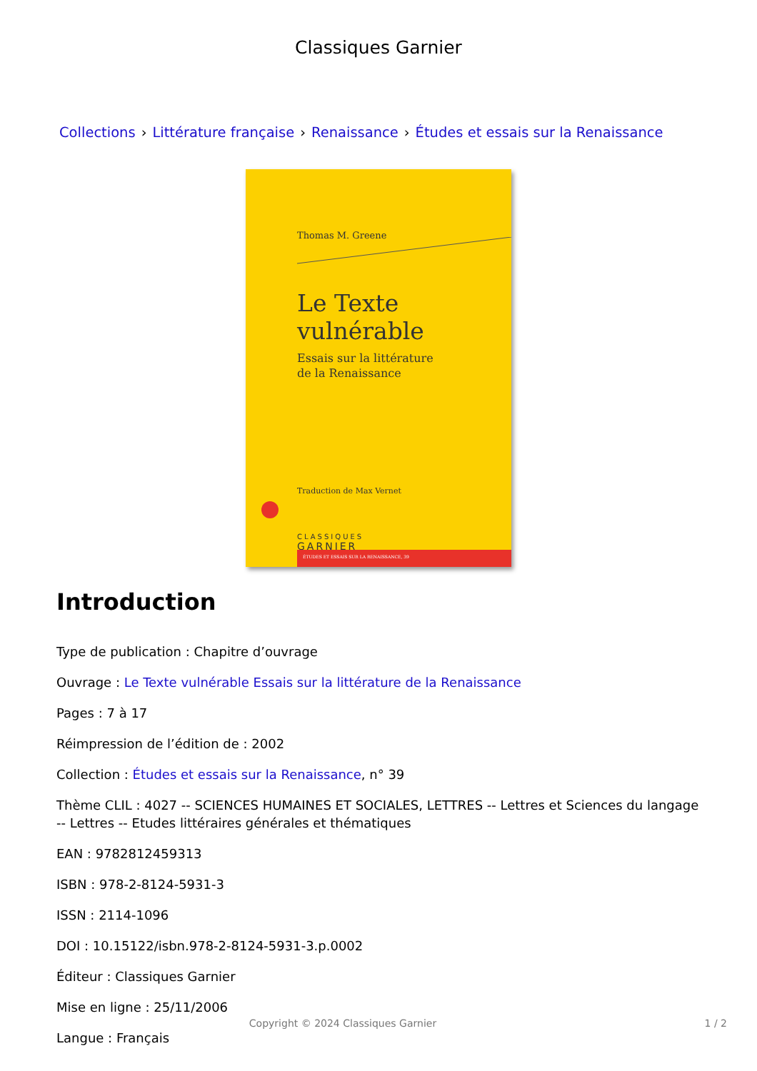Classiques Garnier
Collections › Littérature française › Renaissance › Études et essais sur la Renaissance
Thomas M. Greene
Le Texte vulnérable
Essais sur la littérature
de la Renaissance
Traduction de Max Vernet
CLASSIQUES
GARNIER
ÉTUDES ET ESSAIS SUR LA RENAISSANCE, 39
Introduction
Type de publication : Chapitre d’ouvrage
Ouvrage : Le Texte vulnérable Essais sur la littérature de la Renaissance
Pages : 7 à 17
Réimpression de l’édition de : 2002
Collection : Études et essais sur la Renaissance, n° 39
Thème CLIL : 4027 -- SCIENCES HUMAINES ET SOCIALES, LETTRES -- Lettres et Sciences du langage -- Lettres -- Etudes littéraires générales et thématiques
EAN : 9782812459313
ISBN : 978-2-8124-5931-3
ISSN : 2114-1096
DOI : 10.15122/isbn.978-2-8124-5931-3.p.0002
Éditeur : Classiques Garnier
Mise en ligne : 25/11/2006
Langue : Français
Copyright © 2024 Classiques Garnier 1 / 2